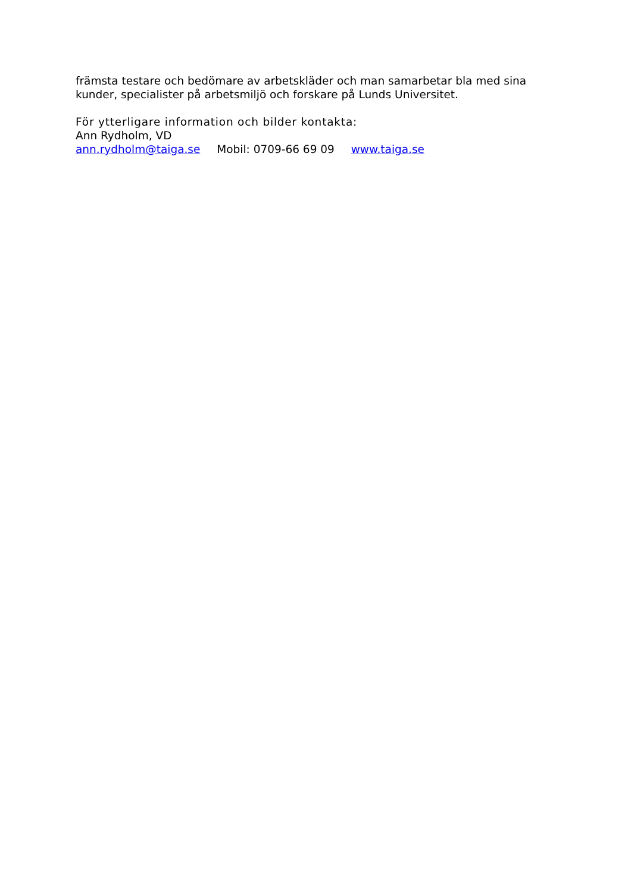främsta testare och bedömare av arbetskläder och man samarbetar bla med sina kunder, specialister på arbetsmiljö och forskare på Lunds Universitet.
För ytterligare information och bilder kontakta:
Ann Rydholm, VD
ann.rydholm@taiga.se Mobil: 0709-66 69 09 www.taiga.se